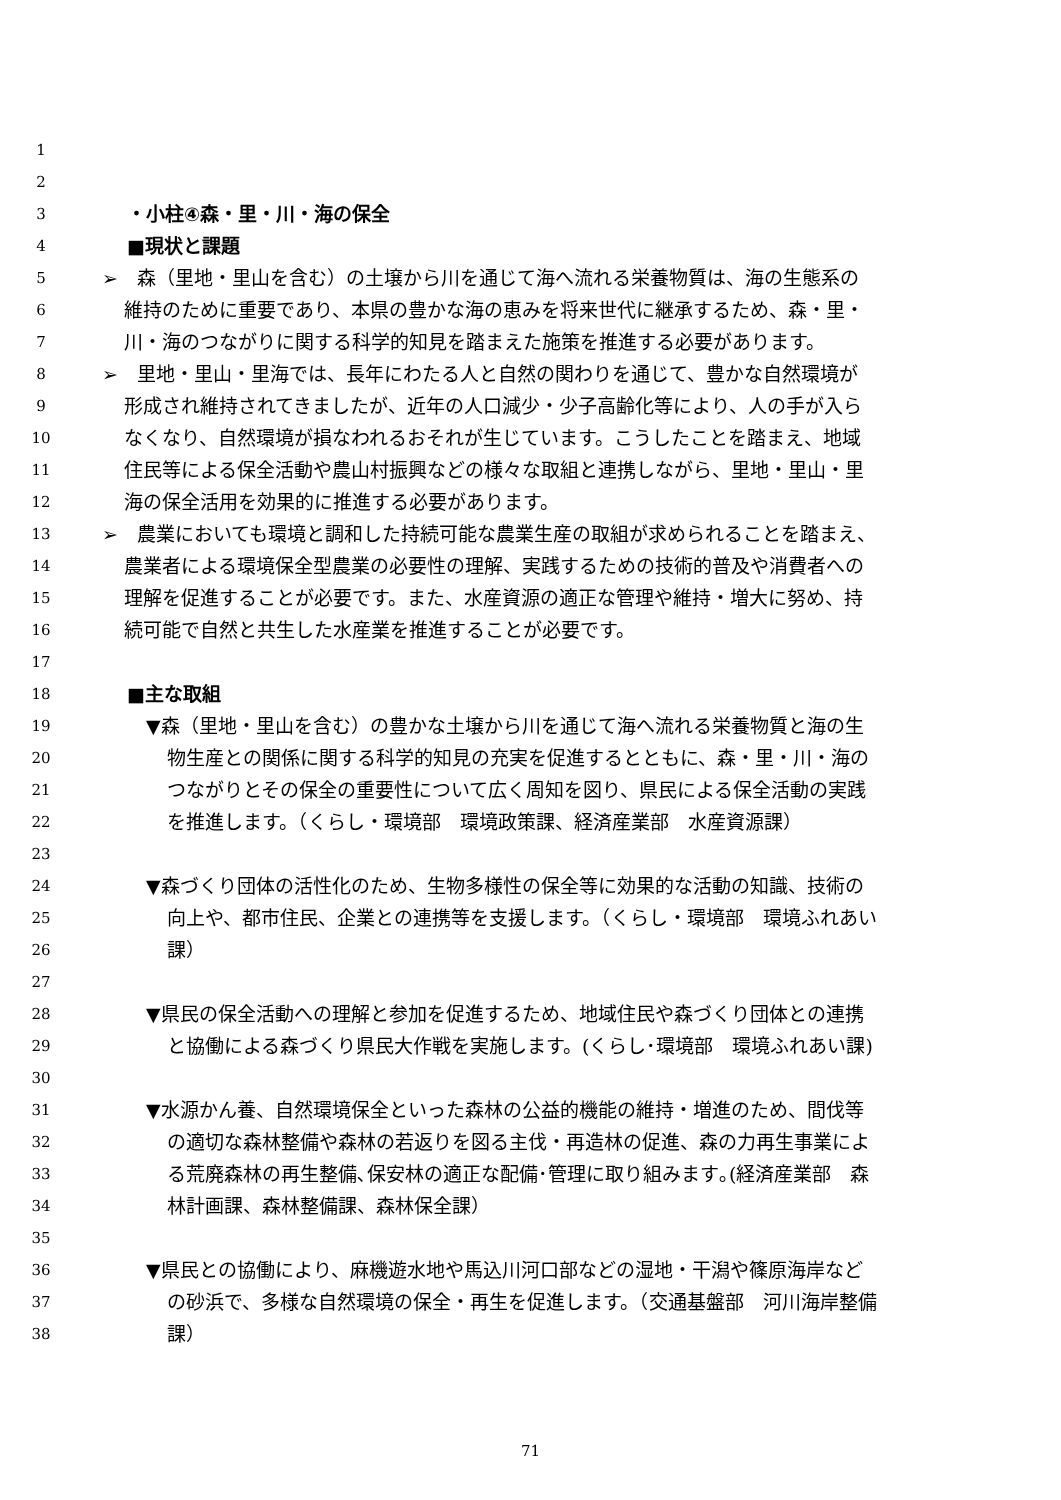1
2
3 ・小柱④森・里・川・海の保全
4 ■現状と課題
5 ➢　森（里地・里山を含む）の土壌から川を通じて海へ流れる栄養物質は、海の生態系の
6 維持のために重要であり、本県の豊かな海の恵みを将来世代に継承するため、森・里・
7 川・海のつながりに関する科学的知見を踏まえた施策を推進する必要があります。
8 ➢　里地・里山・里海では、長年にわたる人と自然の関わりを通じて、豊かな自然環境が
9 形成され維持されてきましたが、近年の人口減少・少子高齢化等により、人の手が入ら
10 なくなり、自然環境が損なわれるおそれが生じています。こうしたことを踏まえ、地域
11 住民等による保全活動や農山村振興などの様々な取組と連携しながら、里地・里山・里
12 海の保全活用を効果的に推進する必要があります。
13 ➢　農業においても環境と調和した持続可能な農業生産の取組が求められることを踏まえ、
14 農業者による環境保全型農業の必要性の理解、実践するための技術的普及や消費者への
15 理解を促進することが必要です。また、水産資源の適正な管理や維持・増大に努め、持
16 続可能で自然と共生した水産業を推進することが必要です。
17
18 ■主な取組
19 ▼森（里地・里山を含む）の豊かな土壌から川を通じて海へ流れる栄養物質と海の生
20 物生産との関係に関する科学的知見の充実を促進するとともに、森・里・川・海の
21 つながりとその保全の重要性について広く周知を図り、県民による保全活動の実践
22 を推進します。（くらし・環境部　環境政策課、経済産業部　水産資源課）
23
24 ▼森づくり団体の活性化のため、生物多様性の保全等に効果的な活動の知識、技術の
25 向上や、都市住民、企業との連携等を支援します。（くらし・環境部　環境ふれあい
26 課）
27
28 ▼県民の保全活動への理解と参加を促進するため、地域住民や森づくり団体との連携
29 と協働による森づくり県民大作戦を実施します。(くらし･環境部　環境ふれあい課)
30
31 ▼水源かん養、自然環境保全といった森林の公益的機能の維持・増進のため、間伐等
32 の適切な森林整備や森林の若返りを図る主伐・再造林の促進、森の力再生事業によ
33 る荒廃森林の再生整備､保安林の適正な配備･管理に取り組みます｡(経済産業部　森
34 林計画課、森林整備課、森林保全課）
35
36 ▼県民との協働により、麻機遊水地や馬込川河口部などの湿地・干潟や篠原海岸など
37 の砂浜で、多様な自然環境の保全・再生を促進します。（交通基盤部　河川海岸整備
38 課）
71